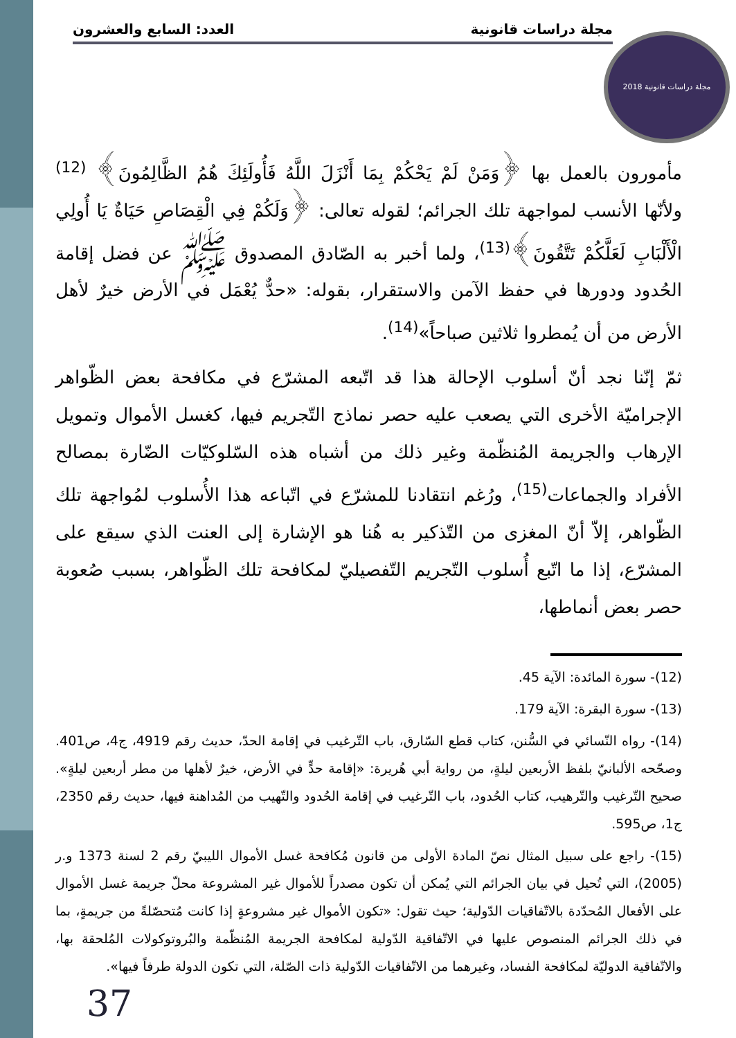مجلة دراسات قانونية العدد: السابع والعشرون مجلة دراسات قانونية 2018
مأمورون بالعمل بها ﴿وَمَنْ لَمْ يَحْكُمْ بِمَا أَنْزَلَ اللَّهُ فَأُولَئِكَ هُمُ الظَّالِمُونَ﴾ <sup>(12)</sup> ولأنّها الأنسب لمواجهة تلك الجرائم؛ لقوله تعالى: ﴿وَلَكُمْ فِي الْقِصَاصِ حَيَاةٌ يَا أُولِي الْأَلْبَابِ لَعَلَّكُمْ تَتَّقُونَ﴾<sup>(13)</sup>، ولما أخبر به الصّادق المصدوق ﷺ عن فضل إقامة الحُدود ودورها في حفظ الآمن والاستقرار، بقوله: «حدٌّ يُعْمَل في الأرض خيرٌ لأهل الأرض من أن يُمطروا ثلاثين صباحاً»<sup>(14)</sup>.
ثمّ إنّنا نجد أنّ أسلوب الإحالة هذا قد اتّبعه المشرّع في مكافحة بعض الظّواهر الإجراميّة الأخرى التي يصعب عليه حصر نماذج التّجريم فيها، كغسل الأموال وتمويل الإرهاب والجريمة المُنظّمة وغير ذلك من أشباه هذه السّلوكيّات الضّارة بمصالح الأفراد والجماعات<sup>(15)</sup>، ورُغم انتقادنا للمشرّع في اتّباعه هذا الأُسلوب لمُواجهة تلك الظّواهر، إلاّ أنّ المغزى من التّذكير به هُنا هو الإشارة إلى العنت الذي سيقع على المشرّع، إذا ما اتّبع أُسلوب التّجريم التّفصيليّ لمكافحة تلك الظّواهر، بسبب صُعوبة حصر بعض أنماطها،
(12)- سورة المائدة: الآية 45.
(13)- سورة البقرة: الآية 179.
(14)- رواه النّسائي في السُّنن، كتاب قطع السّارق، باب التّرغيب في إقامة الحدّ، حديث رقم 4919، ج4، ص401. وصحّحه الألبانيّ بلفظ الأربعين ليلةٍ، من رواية أبي هُريرة: «إقامة حدٍّ في الأرض، خيرٌ لأهلها من مطر أربعين ليلةٍ». صحيح التّرغيب والتّرهيب، كتاب الحُدود، باب التّرغيب في إقامة الحُدود والتّهيب من المُداهنة فيها، حديث رقم 2350، ج1، ص595.
(15)- راجع على سبيل المثال نصّ المادة الأولى من قانون مُكافحة غسل الأموال الليبيّ رقم 2 لسنة 1373 و.ر (2005)، التي تُحيل في بيان الجرائم التي يُمكن أن تكون مصدراً للأموال غير المشروعة محلّ جريمة غسل الأموال على الأفعال المُحدّدة بالاتّفاقيات الدّولية؛ حيث تقول: «تكون الأموال غير مشروعةٍ إذا كانت مُتحصّلةً من جريمةٍ، بما في ذلك الجرائم المنصوص عليها في الاتّفاقية الدّولية لمكافحة الجريمة المُنظّمة والبُروتوكولات المُلحقة بها، والاتّفاقية الدوليّة لمكافحة الفساد، وغيرهما من الاتّفاقيات الدّولية ذات الصّلة، التي تكون الدولة طرفاً فيها».
37